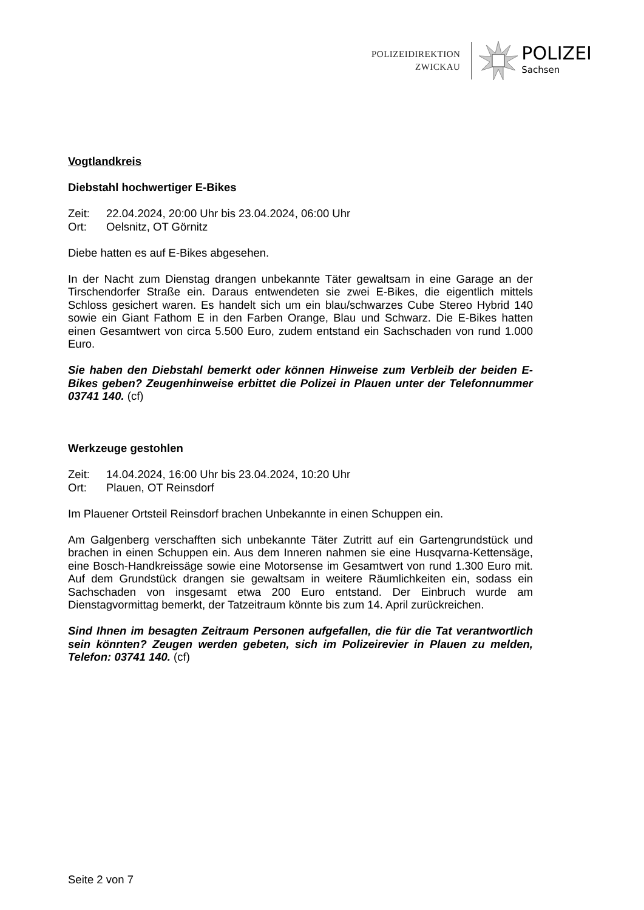POLIZEIDIREKTION
ZWICKAU
POLIZEI
Sachsen
Vogtlandkreis
Diebstahl hochwertiger E-Bikes
Zeit: 22.04.2024, 20:00 Uhr bis 23.04.2024, 06:00 Uhr
Ort: Oelsnitz, OT Görnitz
Diebe hatten es auf E-Bikes abgesehen.
In der Nacht zum Dienstag drangen unbekannte Täter gewaltsam in eine Garage an der Tirschendorfer Straße ein. Daraus entwendeten sie zwei E-Bikes, die eigentlich mittels Schloss gesichert waren. Es handelt sich um ein blau/schwarzes Cube Stereo Hybrid 140 sowie ein Giant Fathom E in den Farben Orange, Blau und Schwarz. Die E-Bikes hatten einen Gesamtwert von circa 5.500 Euro, zudem entstand ein Sachschaden von rund 1.000 Euro.
Sie haben den Diebstahl bemerkt oder können Hinweise zum Verbleib der beiden E-Bikes geben? Zeugenhinweise erbittet die Polizei in Plauen unter der Telefonnummer 03741 140. (cf)
Werkzeuge gestohlen
Zeit: 14.04.2024, 16:00 Uhr bis 23.04.2024, 10:20 Uhr
Ort: Plauen, OT Reinsdorf
Im Plauener Ortsteil Reinsdorf brachen Unbekannte in einen Schuppen ein.
Am Galgenberg verschafften sich unbekannte Täter Zutritt auf ein Gartengrundstück und brachen in einen Schuppen ein. Aus dem Inneren nahmen sie eine Husqvarna-Kettensäge, eine Bosch-Handkreissäge sowie eine Motorsense im Gesamtwert von rund 1.300 Euro mit. Auf dem Grundstück drangen sie gewaltsam in weitere Räumlichkeiten ein, sodass ein Sachschaden von insgesamt etwa 200 Euro entstand. Der Einbruch wurde am Dienstagvormittag bemerkt, der Tatzeitraum könnte bis zum 14. April zurückreichen.
Sind Ihnen im besagten Zeitraum Personen aufgefallen, die für die Tat verantwortlich sein könnten? Zeugen werden gebeten, sich im Polizeirevier in Plauen zu melden, Telefon: 03741 140. (cf)
Seite 2 von 7